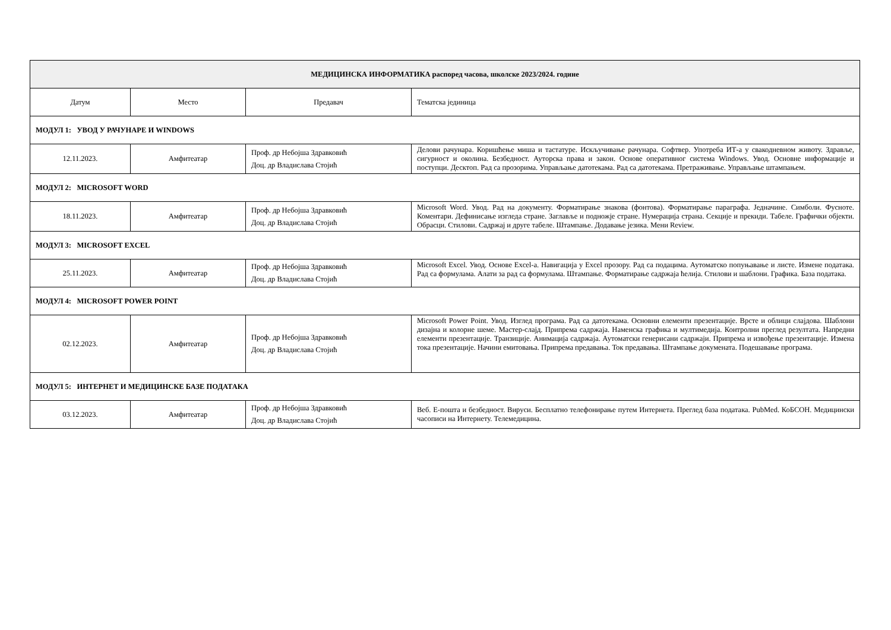| МЕДИЦИНСКА ИНФОРМАТИКА распоред часова, школске 2023/2024. године | | | |
| --- | --- | --- | --- |
| Датум | Место | Предавач | Тематска јединица |
| МОДУЛ 1: УВОД У РАЧУНАРЕ И WINDOWS | | | |
| 12.11.2023. | Амфитеатар | Проф. др Небојша Здравковић Доц. др Владислава Стојић | Делови рачунара. Коришћење миша и тастатуре. Искључивање рачунара. Софтвер. Употреба ИТ-а у свакодневном животу. Здравље, сигурност и околина. Безбедност. Ауторска права и закон. Основе оперативног система Windows. Увод. Основне информације и поступци. Десктоп. Рад са прозорима. Управљање датотекама. Рад са датотекама. Претраживање. Управљање штампањем. |
| МОДУЛ 2: MICROSOFT WORD | | | |
| 18.11.2023. | Амфитеатар | Проф. др Небојша Здравковић Доц. др Владислава Стојић | Microsoft Word. Увод. Рад на документу. Форматирање знакова (фонтова). Форматирање параграфа. Једначине. Симболи. Фусноте. Коментари. Дефинисање изгледа стране. Заглавље и подножје стране. Нумерација страна. Секције и прекиди. Табеле. Графички објекти. Обрасци. Стилови. Садржај и друге табеле. Штампање. Додавање језика. Мени Review. |
| МОДУЛ 3: MICROSOFT EXCEL | | | |
| 25.11.2023. | Амфитеатар | Проф. др Небојша Здравковић Доц. др Владислава Стојић | Microsoft Excel. Увод. Основе Excel-a. Навигација у Excel прозору. Рад са подацима. Аутоматско попуњавање и листе. Измене података. Рад са формулама. Алати за рад са формулама. Штампање. Форматирање садржаја ћелија. Стилови и шаблони. Графика. База података. |
| МОДУЛ 4: MICROSOFT POWER POINT | | | |
| 02.12.2023. | Амфитеатар | Проф. др Небојша Здравковић Доц. др Владислава Стојић | Microsoft Power Point. Увод. Изглед програма. Рад са датотекама. Основни елементи презентације. Врсте и облици слајдова. Шаблони дизајна и колорне шеме. Мастер-слајд. Припрема садржаја. Наменска графика и мултимедија. Контролни преглед резултата. Напредни елементи презентације. Транзиције. Анимација садржаја. Аутоматски генерисани садржаји. Припрема и извођење презентације. Измена тока презентације. Начини емитовања. Припрема предавања. Ток предавања. Штампање докумената. Подешавање програма. |
| МОДУЛ 5: ИНТЕРНЕТ И МЕДИЦИНСКЕ БАЗЕ ПОДАТАКА | | | |
| 03.12.2023. | Амфитеатар | Проф. др Небојша Здравковић Доц. др Владислава Стојић | Веб. Е-пошта и безбедност. Вируси. Бесплатно телефонирање путем Интернета. Преглед база података. PubMed. КоБСОН. Медицински часописи на Интернету. Телемедицина. |